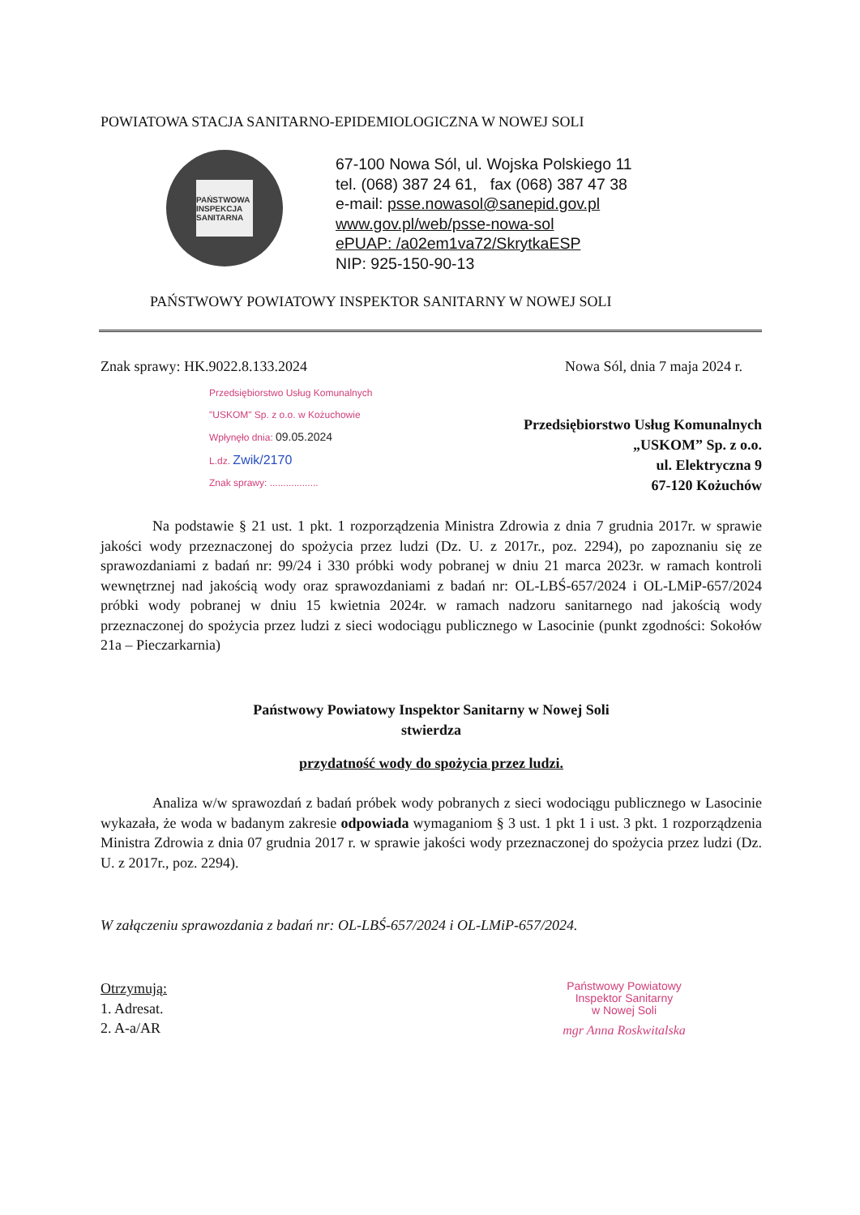POWIATOWA STACJA SANITARNO-EPIDEMIOLOGICZNA W NOWEJ SOLI
PAŃSTWOWA INSPEKCJA SANITARNA
67-100 Nowa Sól, ul. Wojska Polskiego 11
tel. (068) 387 24 61, fax (068) 387 47 38
e-mail: psse.nowasol@sanepid.gov.pl
www.gov.pl/web/psse-nowa-sol
ePUAP: /a02em1va72/SkrytkaESP
NIP: 925-150-90-13
PAŃSTWOWY POWIATOWY INSPEKTOR SANITARNY W NOWEJ SOLI
Znak sprawy: HK.9022.8.133.2024 Nowa Sól, dnia 7 maja 2024 r.
Przedsiębiorstwo Usług Komunalnych
"USKOM" Sp. z o.o. w Kożuchowie
Wpłynęło dnia: 09.05.2024
L.dz. Zwik/2170
Znak sprawy: ..................
Przedsiębiorstwo Usług Komunalnych
„USKOM” Sp. z o.o.
ul. Elektryczna 9
67-120 Kożuchów
Na podstawie § 21 ust. 1 pkt. 1 rozporządzenia Ministra Zdrowia z dnia 7 grudnia 2017r. w sprawie jakości wody przeznaczonej do spożycia przez ludzi (Dz. U. z 2017r., poz. 2294), po zapoznaniu się ze sprawozdaniami z badań nr: 99/24 i 330 próbki wody pobranej w dniu 21 marca 2023r. w ramach kontroli wewnętrznej nad jakością wody oraz sprawozdaniami z badań nr: OL-LBŚ-657/2024 i OL-LMiP-657/2024 próbki wody pobranej w dniu 15 kwietnia 2024r. w ramach nadzoru sanitarnego nad jakością wody przeznaczonej do spożycia przez ludzi z sieci wodociągu publicznego w Lasocinie (punkt zgodności: Sokołów 21a – Pieczarkarnia)
Państwowy Powiatowy Inspektor Sanitarny w Nowej Soli
stwierdza
przydatność wody do spożycia przez ludzi.
Analiza w/w sprawozdań z badań próbek wody pobranych z sieci wodociągu publicznego w Lasocinie wykazała, że woda w badanym zakresie odpowiada wymaganiom § 3 ust. 1 pkt 1 i ust. 3 pkt. 1 rozporządzenia Ministra Zdrowia z dnia 07 grudnia 2017 r. w sprawie jakości wody przeznaczonej do spożycia przez ludzi (Dz. U. z 2017r., poz. 2294).
W załączeniu sprawozdania z badań nr: OL-LBŚ-657/2024 i OL-LMiP-657/2024.
Otrzymują:
1. Adresat.
2. A-a/AR
Państwowy Powiatowy
Inspektor Sanitarny
w Nowej Soli
mgr Anna Roskwitalska